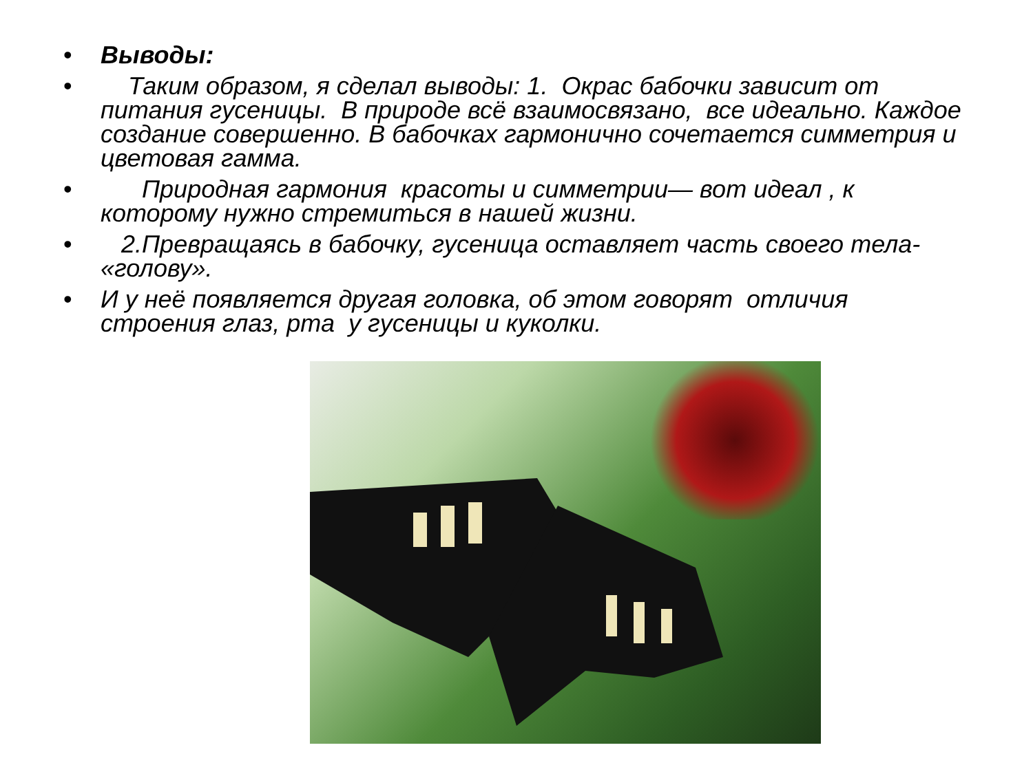• Выводы:
• Таким образом, я сделал выводы: 1. Окрас бабочки зависит от питания гусеницы. В природе всё взаимосвязано, все идеально. Каждое создание совершенно. В бабочках гармонично сочетается симметрия и цветовая гамма.
• Природная гармония красоты и симметрии— вот идеал , к которому нужно стремиться в нашей жизни.
• 2.Превращаясь в бабочку, гусеница оставляет часть своего тела- «голову».
• И у неё появляется другая головка, об этом говорят отличия строения глаз, рта у гусеницы и куколки.